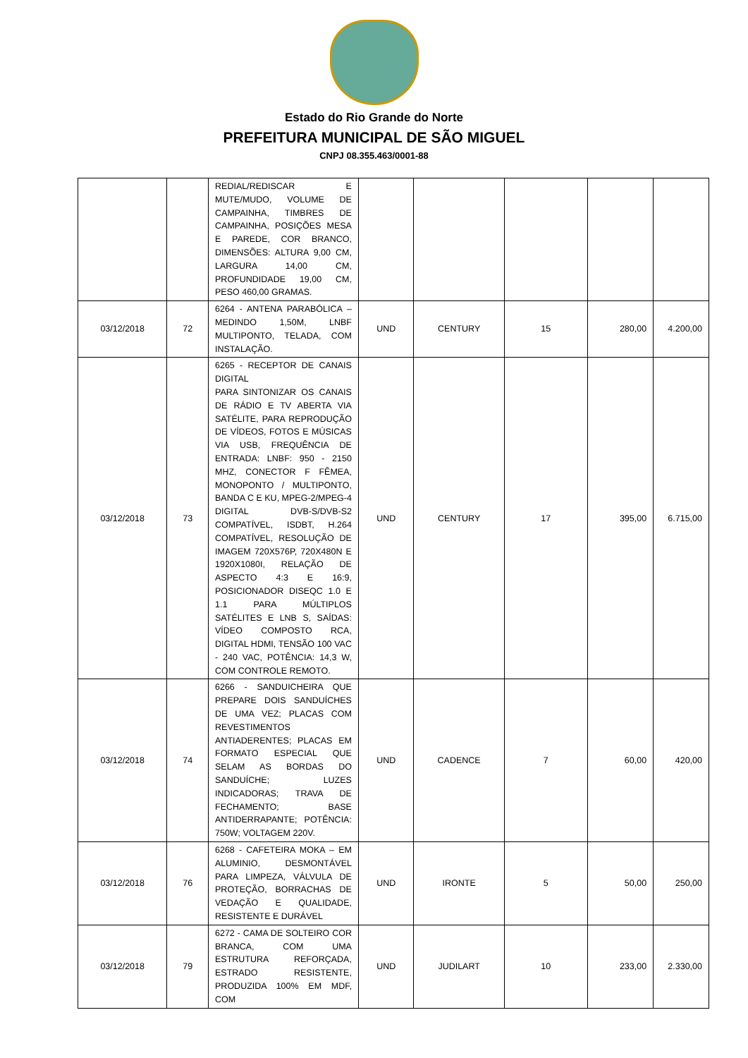Estado do Rio Grande do Norte
PREFEITURA MUNICIPAL DE SÃO MIGUEL
CNPJ 08.355.463/0001-88
| | | REDIAL/REDISCAR E MUTE/MUDO, VOLUME DE CAMPAINHA, TIMBRES DE CAMPAINHA, POSIÇÕES MESA E PAREDE, COR BRANCO, DIMENSÕES: ALTURA 9,00 CM, LARGURA 14,00 CM, PROFUNDIDADE 19,00 CM, PESO 460,00 GRAMAS. | | | | | |
| 03/12/2018 | 72 | 6264 - ANTENA PARABÓLICA – MEDINDO 1,50M, LNBF MULTIPONTO, TELADA, COM INSTALAÇÃO. | UND | CENTURY | 15 | 280,00 | 4.200,00 |
| 03/12/2018 | 73 | 6265 - RECEPTOR DE CANAIS DIGITAL PARA SINTONIZAR OS CANAIS DE RÁDIO E TV ABERTA VIA SATÉLITE, PARA REPRODUÇÃO DE VÍDEOS, FOTOS E MÚSICAS VIA USB, FREQUÊNCIA DE ENTRADA: LNBF: 950 - 2150 MHZ, CONECTOR F FÊMEA, MONOPONTO / MULTIPONTO, BANDA C E KU, MPEG-2/MPEG-4 DIGITAL DVB-S/DVB-S2 COMPATÍVEL, ISDBT, H.264 COMPATÍVEL, RESOLUÇÃO DE IMAGEM 720X576P, 720X480N E 1920X1080I, RELAÇÃO DE ASPECTO 4:3 E 16:9, POSICIONADOR DISEQC 1.0 E 1.1 PARA MÚLTIPLOS SATÉLITES E LNB S, SAÍDAS: VÍDEO COMPOSTO RCA, DIGITAL HDMI, TENSÃO 100 VAC - 240 VAC, POTÊNCIA: 14,3 W, COM CONTROLE REMOTO. | UND | CENTURY | 17 | 395,00 | 6.715,00 |
| 03/12/2018 | 74 | 6266 - SANDUICHEIRA QUE PREPARE DOIS SANDUÍCHES DE UMA VEZ; PLACAS COM REVESTIMENTOS ANTIADERENTES; PLACAS EM FORMATO ESPECIAL QUE SELAM AS BORDAS DO SANDUÍCHE; LUZES INDICADORAS; TRAVA DE FECHAMENTO; BASE ANTIDERRAPANTE; POTÊNCIA: 750W; VOLTAGEM 220V. | UND | CADENCE | 7 | 60,00 | 420,00 |
| 03/12/2018 | 76 | 6268 - CAFETEIRA MOKA – EM ALUMINIO, DESMONTÁVEL PARA LIMPEZA, VÁLVULA DE PROTEÇÃO, BORRACHAS DE VEDAÇÃO E QUALIDADE, RESISTENTE E DURÁVEL | UND | IRONTE | 5 | 50,00 | 250,00 |
| 03/12/2018 | 79 | 6272 - CAMA DE SOLTEIRO COR BRANCA, COM UMA ESTRUTURA REFORÇADA, ESTRADO RESISTENTE, PRODUZIDA 100% EM MDF, COM | UND | JUDILART | 10 | 233,00 | 2.330,00 |